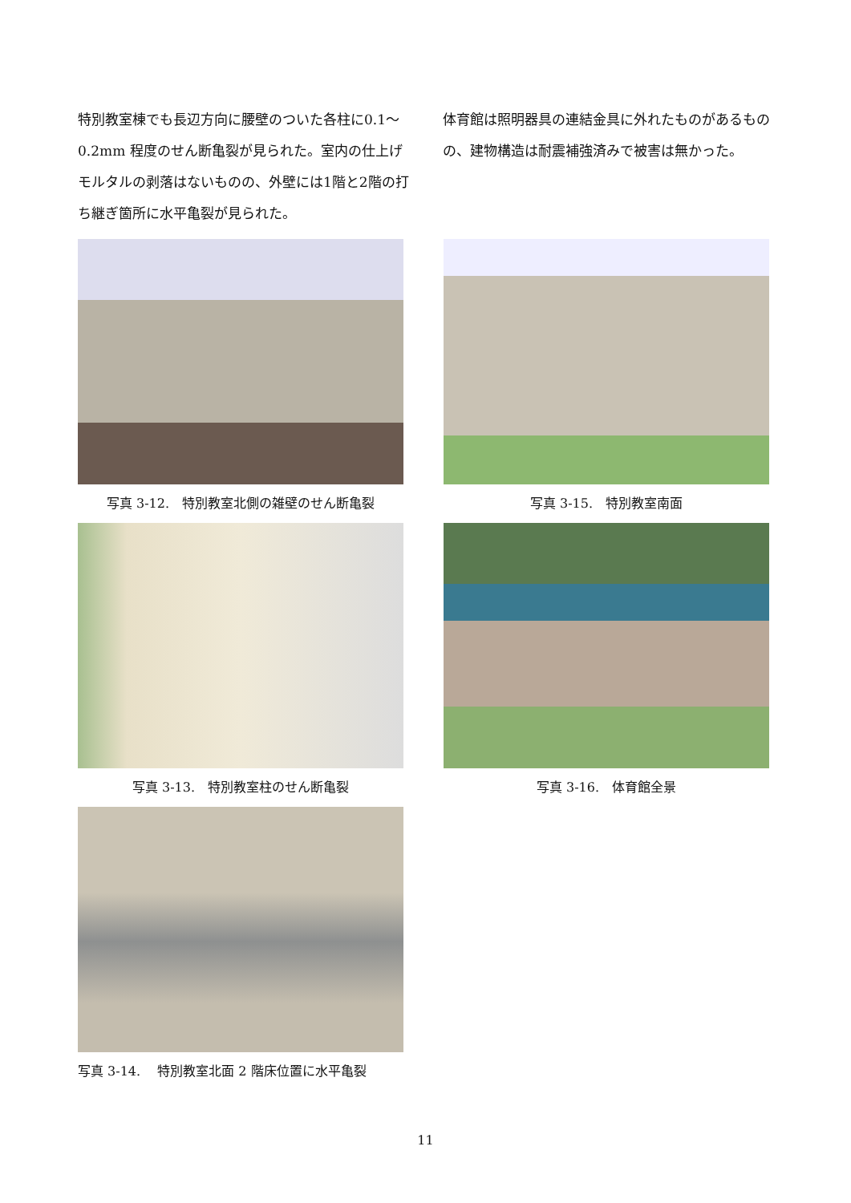特別教室棟でも長辺方向に腰壁のついた各柱に0.1～0.2mm 程度のせん断亀裂が見られた。室内の仕上げモルタルの剥落はないものの、外壁には1階と2階の打ち継ぎ箇所に水平亀裂が見られた。
体育館は照明器具の連結金具に外れたものがあるものの、建物構造は耐震補強済みで被害は無かった。
写真 3-12.　特別教室北側の雑壁のせん断亀裂
写真 3-15.　特別教室南面
写真 3-13.　特別教室柱のせん断亀裂
写真 3-16.　体育館全景
写真 3-14.　 特別教室北面 2 階床位置に水平亀裂
11